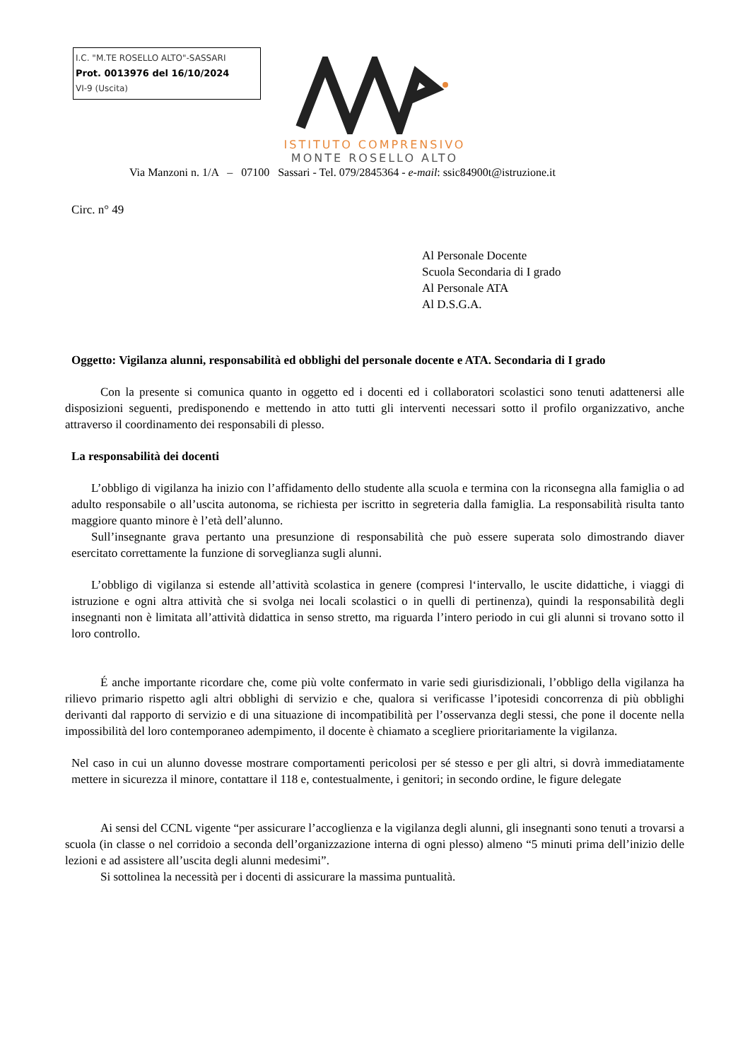I.C. "M.TE ROSELLO ALTO"-SASSARI
Prot. 0013976 del 16/10/2024
VI-9 (Uscita)
ISTITUTO COMPRENSIVO
MONTE ROSELLO ALTO
Via Manzoni n. 1/A – 07100 Sassari - Tel. 079/2845364 - e-mail: ssic84900t@istruzione.it
Circ. n° 49
Al Personale Docente
Scuola Secondaria di I grado
Al Personale ATA
Al D.S.G.A.
Oggetto: Vigilanza alunni, responsabilità ed obblighi del personale docente e ATA. Secondaria di I grado
Con la presente si comunica quanto in oggetto ed i docenti ed i collaboratori scolastici sono tenuti adattenersi alle disposizioni seguenti, predisponendo e mettendo in atto tutti gli interventi necessari sotto il profilo organizzativo, anche attraverso il coordinamento dei responsabili di plesso.
La responsabilità dei docenti
L’obbligo di vigilanza ha inizio con l’affidamento dello studente alla scuola e termina con la riconsegna alla famiglia o ad adulto responsabile o all’uscita autonoma, se richiesta per iscritto in segreteria dalla famiglia. La responsabilità risulta tanto maggiore quanto minore è l’età dell’alunno.
Sull’insegnante grava pertanto una presunzione di responsabilità che può essere superata solo dimostrando diaver esercitato correttamente la funzione di sorveglianza sugli alunni.
L’obbligo di vigilanza si estende all’attività scolastica in genere (compresi l‘intervallo, le uscite didattiche, i viaggi di istruzione e ogni altra attività che si svolga nei locali scolastici o in quelli di pertinenza), quindi la responsabilità degli insegnanti non è limitata all’attività didattica in senso stretto, ma riguarda l’intero periodo in cui gli alunni si trovano sotto il loro controllo.
É anche importante ricordare che, come più volte confermato in varie sedi giurisdizionali, l’obbligo della vigilanza ha rilievo primario rispetto agli altri obblighi di servizio e che, qualora si verificasse l’ipotesidi concorrenza di più obblighi derivanti dal rapporto di servizio e di una situazione di incompatibilità per l’osservanza degli stessi, che pone il docente nella impossibilità del loro contemporaneo adempimento, il docente è chiamato a scegliere prioritariamente la vigilanza.
Nel caso in cui un alunno dovesse mostrare comportamenti pericolosi per sé stesso e per gli altri, si dovrà immediatamente mettere in sicurezza il minore, contattare il 118 e, contestualmente, i genitori; in secondo ordine, le figure delegate
Ai sensi del CCNL vigente “per assicurare l’accoglienza e la vigilanza degli alunni, gli insegnanti sono tenuti a trovarsi a scuola (in classe o nel corridoio a seconda dell’organizzazione interna di ogni plesso) almeno “5 minuti prima dell’inizio delle lezioni e ad assistere all’uscita degli alunni medesimi”.
Si sottolinea la necessità per i docenti di assicurare la massima puntualità.